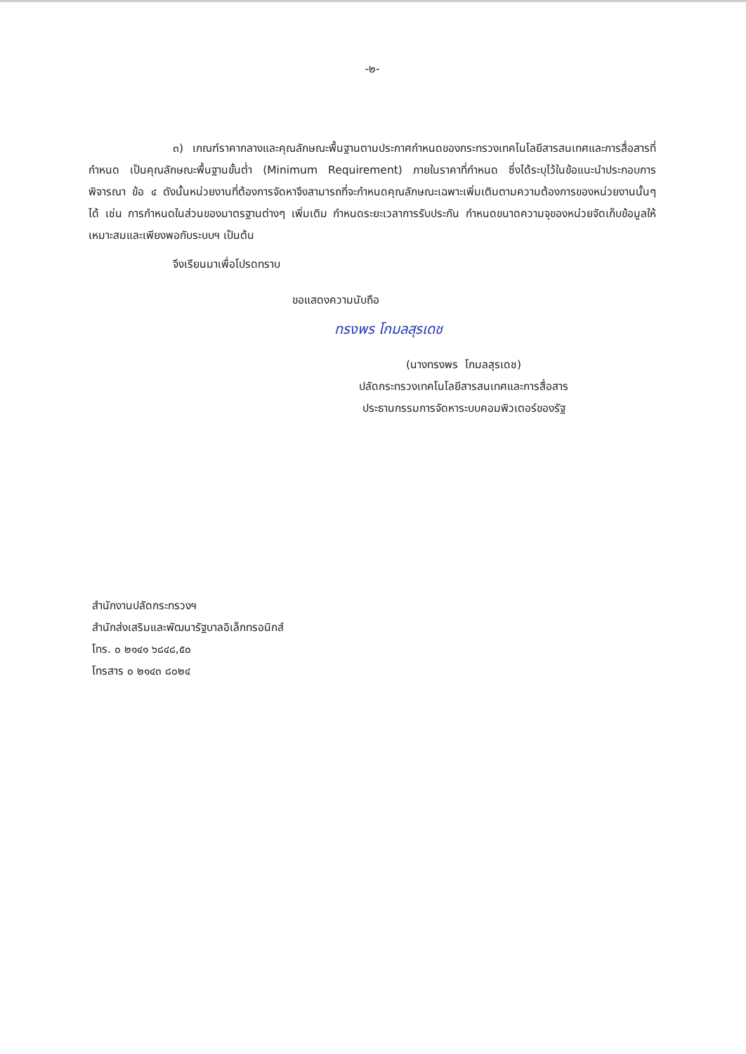-๒-
๓) เกณฑ์ราคากลางและคุณลักษณะพื้นฐานตามประกาศกำหนดของกระทรวงเทคโนโลยีสารสนเทศและการสื่อสารที่กำหนด เป็นคุณลักษณะพื้นฐานขั้นต่ำ (Minimum Requirement) ภายในราคาที่กำหนด ซึ่งได้ระบุไว้ในข้อแนะนำประกอบการพิจารณา ข้อ ๔ ดังนั้นหน่วยงานที่ต้องการจัดหาจึงสามารถที่จะกำหนดคุณลักษณะเฉพาะเพิ่มเติมตามความต้องการของหน่วยงานนั้นๆ ได้ เช่น การกำหนดในส่วนของมาตรฐานต่างๆ เพิ่มเติม กำหนดระยะเวลาการรับประกัน กำหนดขนาดความจุของหน่วยจัดเก็บข้อมูลให้เหมาะสมและเพียงพอกับระบบฯ เป็นต้น
จึงเรียนมาเพื่อโปรดทราบ
ขอแสดงความนับถือ
ทรงพร โกมลสุรเดช
(นางทรงพร โกมลสุรเดช)
ปลัดกระทรวงเทคโนโลยีสารสนเทศและการสื่อสาร
ประธานกรรมการจัดหาระบบคอมพิวเตอร์ของรัฐ
สำนักงานปลัดกระทรวงฯ
สำนักส่งเสริมและพัฒนารัฐบาลอิเล็กทรอนิกส์
โทร. ๐ ๒๑๔๑ ๖๘๔๘,๕๐
โทรสาร ๐ ๒๑๔๓ ๘๐๒๔